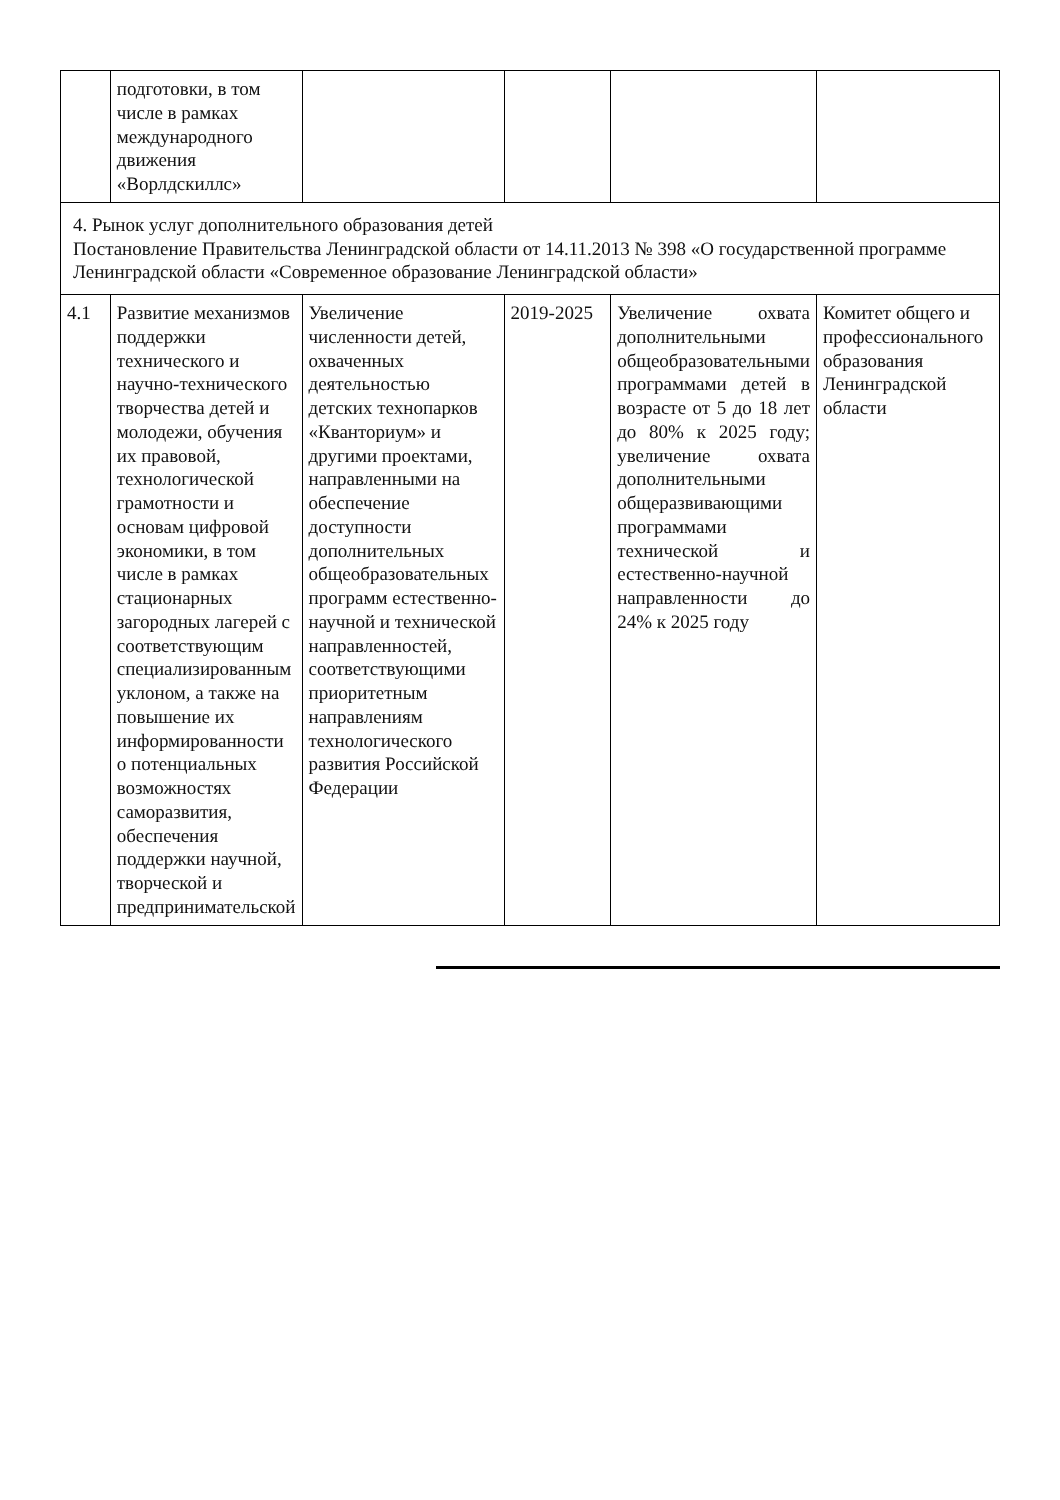| | подготовки, в том числе в рамках международного движения «Ворлдскиллс» | | | | |
| 4. Рынок услуг дополнительного образования детей Постановление Правительства Ленинградской области от 14.11.2013 № 398 «О государственной программе Ленинградской области «Современное образование Ленинградской области» | | | | | |
| 4.1 | Развитие механизмов поддержки технического и научно-технического творчества детей и молодежи, обучения их правовой, технологической грамотности и основам цифровой экономики, в том числе в рамках стационарных загородных лагерей с соответствующим специализированным уклоном, а также на повышение их информированности о потенциальных возможностях саморазвития, обеспечения поддержки научной, творческой и предпринимательской | Увеличение численности детей, охваченных деятельностью детских технопарков «Кванториум» и другими проектами, направленными на обеспечение доступности дополнительных общеобразовательных программ естественно-научной и технической направленностей, соответствующими приоритетным направлениям технологического развития Российской Федерации | 2019-2025 | Увеличение охвата дополнительными общеобразовательными программами детей в возрасте от 5 до 18 лет до 80% к 2025 году; увеличение охвата дополнительными общеразвивающими программами технической и естественно-научной направленности до 24% к 2025 году | Комитет общего и профессионального образования Ленинградской области |